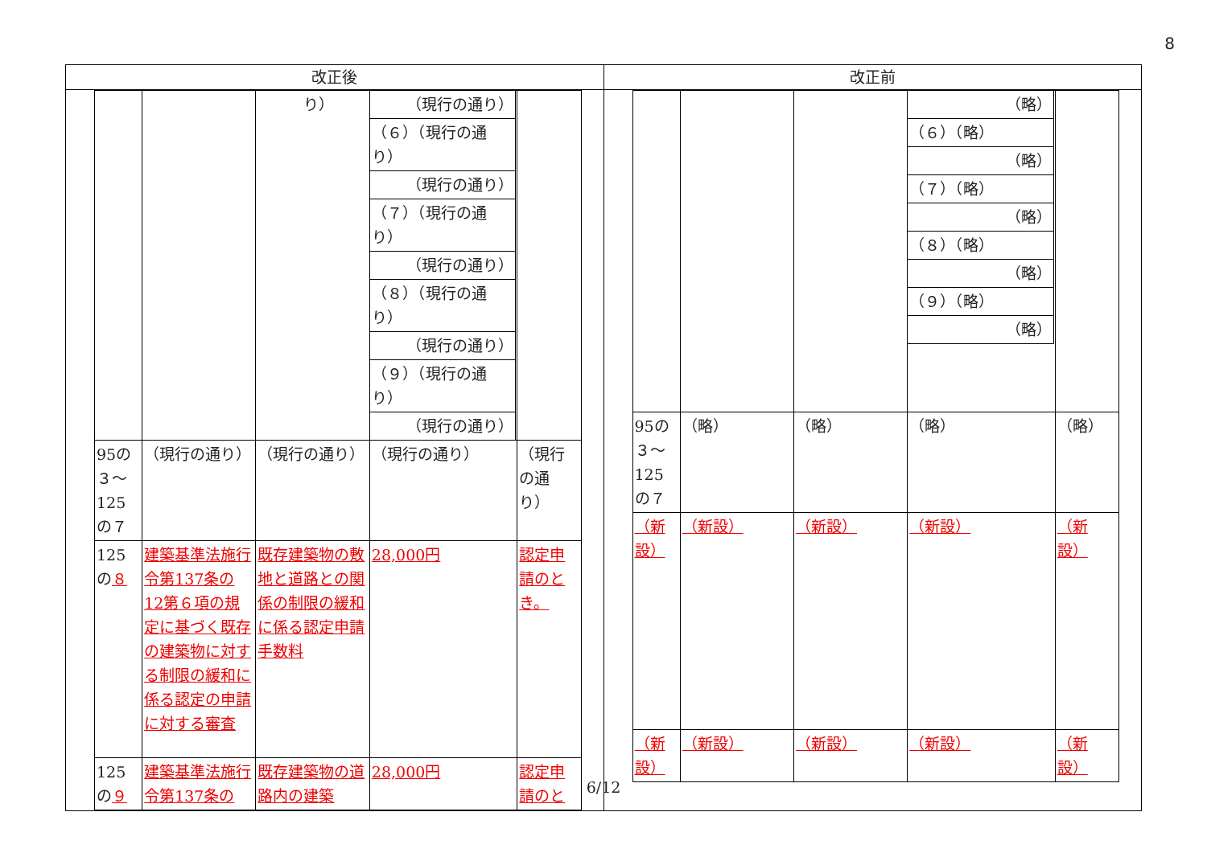8
| 改正後 | 改正前 |
| --- | --- |
| / / / り） / / （現行の通り） / / （６）（現行の通り） / / （現行の通り） / / （７）（現行の通り） / / （現行の通り） / / （８）（現行の通り） / / （現行の通り） / / （９）（現行の通り） / / （現行の通り） / / / / 95の３～125の７ / （現行の通り） / （現行の通り） / （現行の通り） / （現行の通り） / / 125の ８ / 建築基準法施行令第137条の12第６項の規定に基づく既存の建築物に対する制限の緩和に係る認定の申請に対する審査 / 既存建築物の敷地と道路との関係の制限の緩和に係る認定申請手数料 / 28,000円 / 認定申請のとき。 / / 125の ９ / 建築基準法施行令第137条の / 既存建築物の道路内の建築 / 28,000円 / 認定申請のと / | / / / / / （略） / / （６）（略） / / （略） / / （７）（略） / / （略） / / （８）（略） / / （略） / / （９）（略） / / （略） / / / / 95の３～125の７ / （略） / （略） / （略） / （略） / / （新設） / （新設） / （新設） / （新設） / （新設） / / （新設） / （新設） / （新設） / （新設） / （新設） / |
6/12